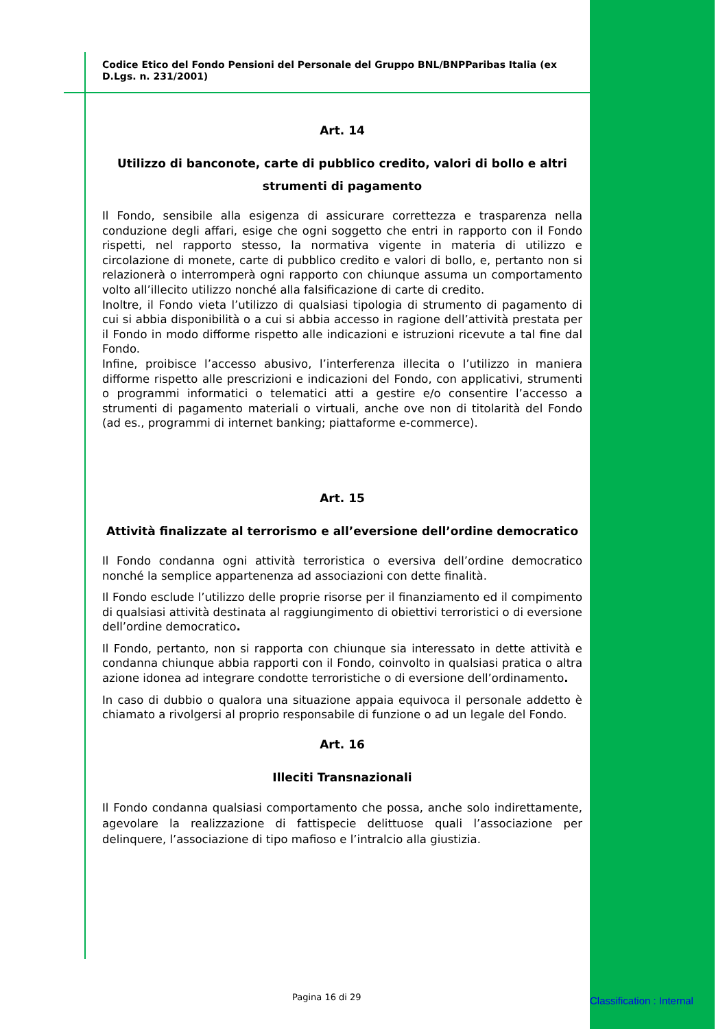Codice Etico del Fondo Pensioni del Personale del Gruppo BNL/BNPParibas Italia (ex D.Lgs. n. 231/2001)
Art. 14
Utilizzo di banconote, carte di pubblico credito, valori di bollo e altri strumenti di pagamento
Il Fondo, sensibile alla esigenza di assicurare correttezza e trasparenza nella conduzione degli affari, esige che ogni soggetto che entri in rapporto con il Fondo rispetti, nel rapporto stesso, la normativa vigente in materia di utilizzo e circolazione di monete, carte di pubblico credito e valori di bollo, e, pertanto non si relazionerà o interromperà ogni rapporto con chiunque assuma un comportamento volto all’illecito utilizzo nonché alla falsificazione di carte di credito.
Inoltre, il Fondo vieta l’utilizzo di qualsiasi tipologia di strumento di pagamento di cui si abbia disponibilità o a cui si abbia accesso in ragione dell’attività prestata per il Fondo in modo difforme rispetto alle indicazioni e istruzioni ricevute a tal fine dal Fondo.
Infine, proibisce l’accesso abusivo, l’interferenza illecita o l’utilizzo in maniera difforme rispetto alle prescrizioni e indicazioni del Fondo, con applicativi, strumenti o programmi informatici o telematici atti a gestire e/o consentire l’accesso a strumenti di pagamento materiali o virtuali, anche ove non di titolarità del Fondo (ad es., programmi di internet banking; piattaforme e-commerce).
Art. 15
Attività finalizzate al terrorismo e all’eversione dell’ordine democratico
Il Fondo condanna ogni attività terroristica o eversiva dell’ordine democratico nonché la semplice appartenenza ad associazioni con dette finalità.
Il Fondo esclude l’utilizzo delle proprie risorse per il finanziamento ed il compimento di qualsiasi attività destinata al raggiungimento di obiettivi terroristici o di eversione dell’ordine democratico.
Il Fondo, pertanto, non si rapporta con chiunque sia interessato in dette attività e condanna chiunque abbia rapporti con il Fondo, coinvolto in qualsiasi pratica o altra azione idonea ad integrare condotte terroristiche o di eversione dell’ordinamento.
In caso di dubbio o qualora una situazione appaia equivoca il personale addetto è chiamato a rivolgersi al proprio responsabile di funzione o ad un legale del Fondo.
Art. 16
Illeciti Transnazionali
Il Fondo condanna qualsiasi comportamento che possa, anche solo indirettamente, agevolare la realizzazione di fattispecie delittuose quali l’associazione per delinquere, l’associazione di tipo mafioso e l’intralcio alla giustizia.
Pagina 16 di 29 Classification : Internal